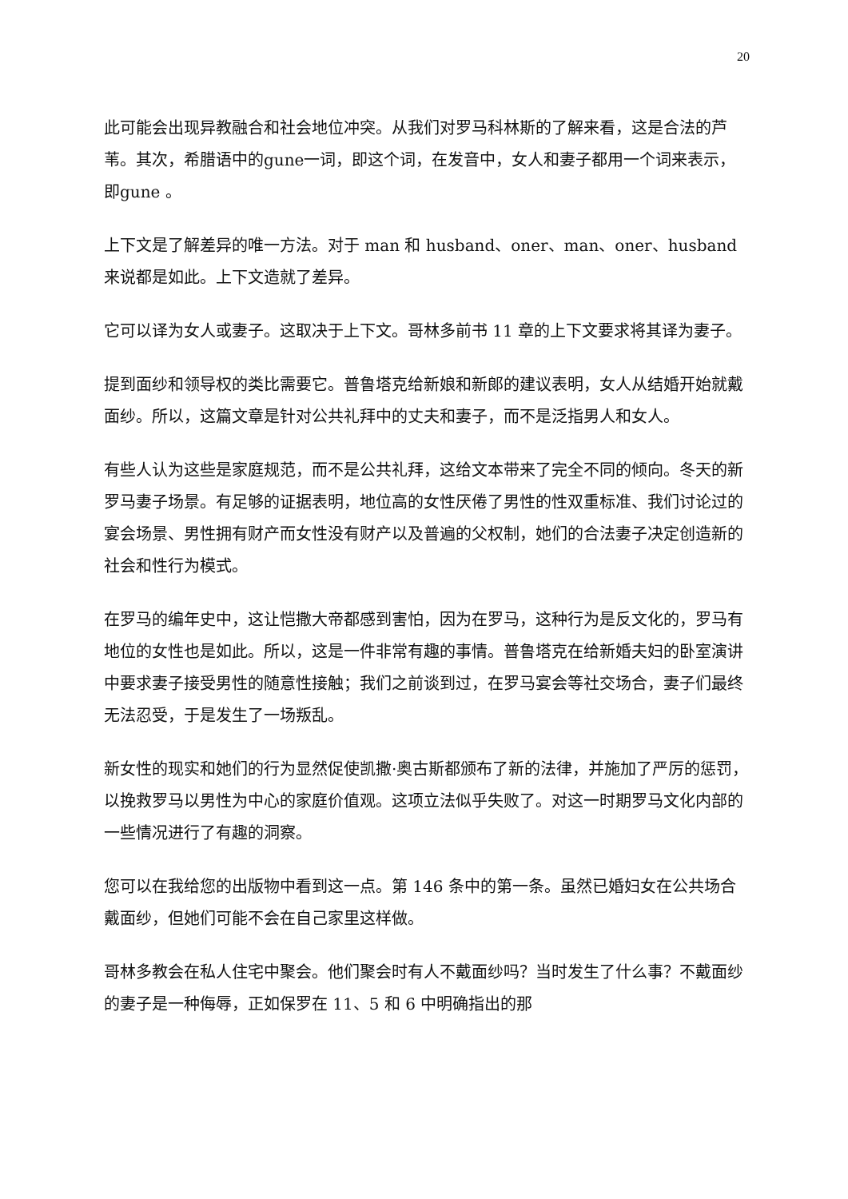20
此可能会出现异教融合和社会地位冲突。从我们对罗马科林斯的了解来看，这是合法的芦苇。其次，希腊语中的gune一词，即这个词，在发音中，女人和妻子都用一个词来表示，即gune 。
上下文是了解差异的唯一方法。对于 man 和 husband、oner、man、oner、husband 来说都是如此。上下文造就了差异。
它可以译为女人或妻子。这取决于上下文。哥林多前书 11 章的上下文要求将其译为妻子。
提到面纱和领导权的类比需要它。普鲁塔克给新娘和新郎的建议表明，女人从结婚开始就戴面纱。所以，这篇文章是针对公共礼拜中的丈夫和妻子，而不是泛指男人和女人。
有些人认为这些是家庭规范，而不是公共礼拜，这给文本带来了完全不同的倾向。冬天的新罗马妻子场景。有足够的证据表明，地位高的女性厌倦了男性的性双重标准、我们讨论过的宴会场景、男性拥有财产而女性没有财产以及普遍的父权制，她们的合法妻子决定创造新的社会和性行为模式。
在罗马的编年史中，这让恺撒大帝都感到害怕，因为在罗马，这种行为是反文化的，罗马有地位的女性也是如此。所以，这是一件非常有趣的事情。普鲁塔克在给新婚夫妇的卧室演讲中要求妻子接受男性的随意性接触；我们之前谈到过，在罗马宴会等社交场合，妻子们最终无法忍受，于是发生了一场叛乱。
新女性的现实和她们的行为显然促使凯撒·奥古斯都颁布了新的法律，并施加了严厉的惩罚，以挽救罗马以男性为中心的家庭价值观。这项立法似乎失败了。对这一时期罗马文化内部的一些情况进行了有趣的洞察。
您可以在我给您的出版物中看到这一点。第 146 条中的第一条。虽然已婚妇女在公共场合戴面纱，但她们可能不会在自己家里这样做。
哥林多教会在私人住宅中聚会。他们聚会时有人不戴面纱吗？当时发生了什么事？不戴面纱的妻子是一种侮辱，正如保罗在 11、5 和 6 中明确指出的那